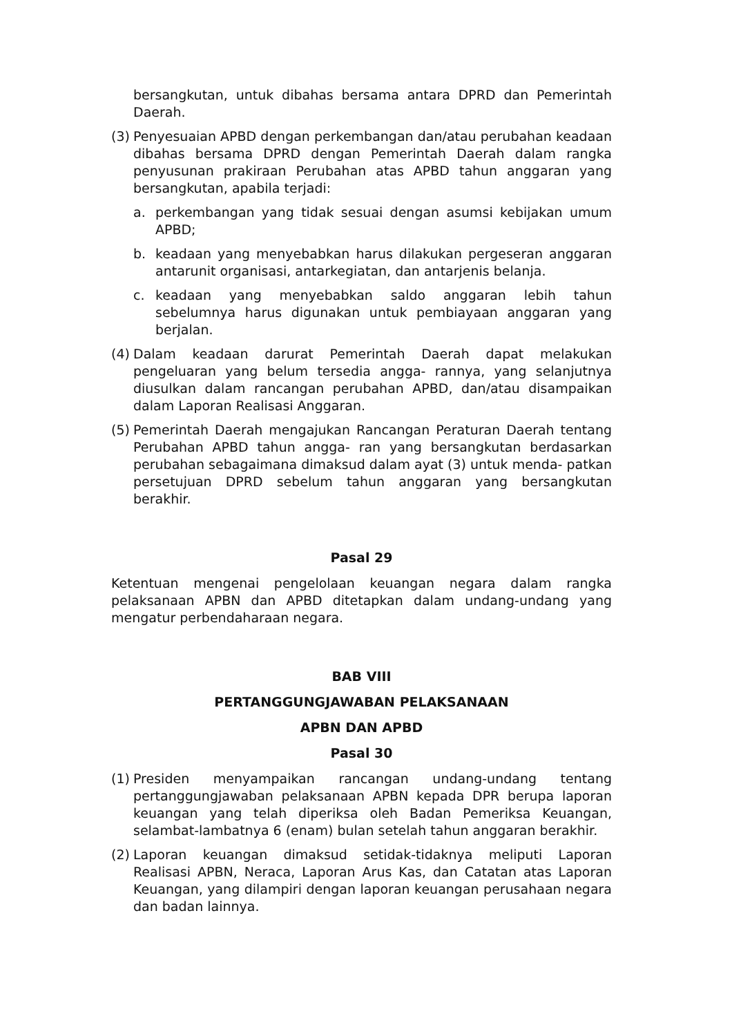bersangkutan, untuk dibahas bersama antara DPRD dan Pemerintah Daerah.
(3) Penyesuaian APBD dengan perkembangan dan/atau perubahan keadaan dibahas bersama DPRD dengan Pemerintah Daerah dalam rangka penyusunan prakiraan Perubahan atas APBD tahun anggaran yang bersangkutan, apabila terjadi:
a. perkembangan yang tidak sesuai dengan asumsi kebijakan umum APBD;
b. keadaan yang menyebabkan harus dilakukan pergeseran anggaran antarunit organisasi, antarkegiatan, dan antarjenis belanja.
c. keadaan yang menyebabkan saldo anggaran lebih tahun sebelumnya harus digunakan untuk pembiayaan anggaran yang berjalan.
(4) Dalam keadaan darurat Pemerintah Daerah dapat melakukan pengeluaran yang belum tersedia angga- rannya, yang selanjutnya diusulkan dalam rancangan perubahan APBD, dan/atau disampaikan dalam Laporan Realisasi Anggaran.
(5) Pemerintah Daerah mengajukan Rancangan Peraturan Daerah tentang Perubahan APBD tahun angga- ran yang bersangkutan berdasarkan perubahan sebagaimana dimaksud dalam ayat (3) untuk menda- patkan persetujuan DPRD sebelum tahun anggaran yang bersangkutan berakhir.
Pasal 29
Ketentuan mengenai pengelolaan keuangan negara dalam rangka pelaksanaan APBN dan APBD ditetapkan dalam undang-undang yang mengatur perbendaharaan negara.
BAB VIII
PERTANGGUNGJAWABAN PELAKSANAAN
APBN DAN APBD
Pasal 30
(1) Presiden menyampaikan rancangan undang-undang tentang pertanggungjawaban pelaksanaan APBN kepada DPR berupa laporan keuangan yang telah diperiksa oleh Badan Pemeriksa Keuangan, selambat-lambatnya 6 (enam) bulan setelah tahun anggaran berakhir.
(2) Laporan keuangan dimaksud setidak-tidaknya meliputi Laporan Realisasi APBN, Neraca, Laporan Arus Kas, dan Catatan atas Laporan Keuangan, yang dilampiri dengan laporan keuangan perusahaan negara dan badan lainnya.